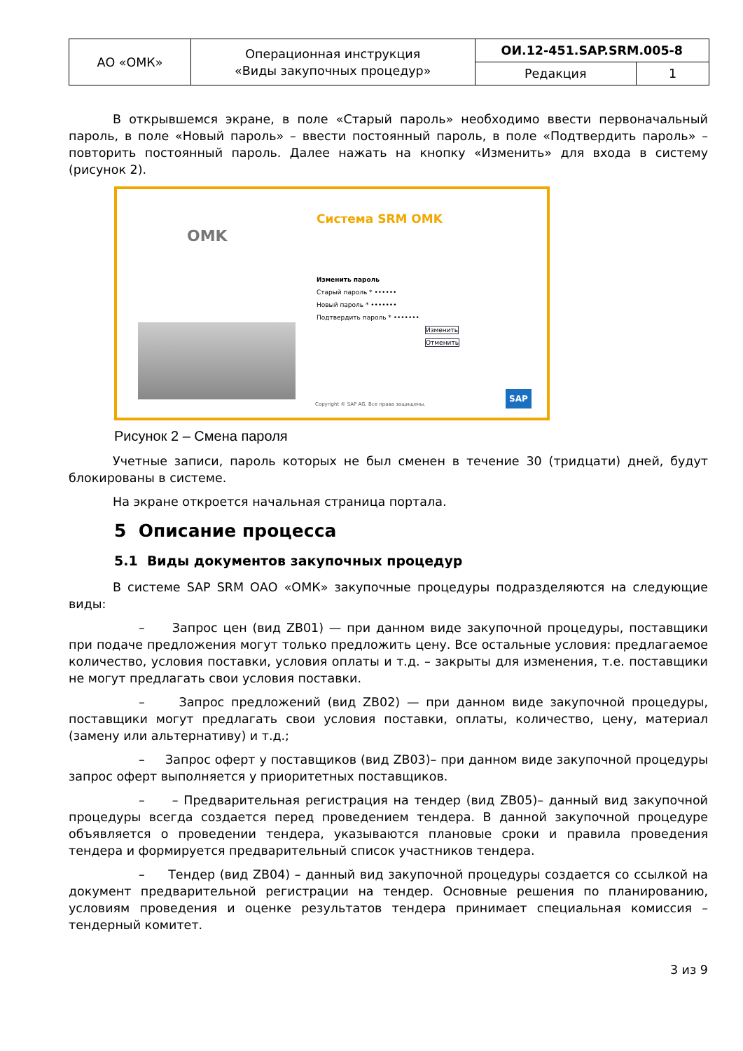| АО «ОМК» | Операционная инструкция «Виды закупочных процедур» | ОИ.12-451.SAP.SRM.005-8 | |
| | | Редакция | 1 |
В открывшемся экране, в поле «Старый пароль» необходимо ввести первоначальный пароль, в поле «Новый пароль» – ввести постоянный пароль, в поле «Подтвердить пароль» – повторить постоянный пароль. Далее нажать на кнопку «Изменить» для входа в систему (рисунок 2).
OMK
Система SRM OMK
Изменить пароль
Старый пароль * ••••••
Новый пароль * •••••••
Подтвердить пароль * •••••••
Изменить
Отменить
Copyright © SAP AG. Все права защищены.
SAP
Рисунок 2 – Смена пароля
Учетные записи, пароль которых не был сменен в течение 30 (тридцати) дней, будут блокированы в системе.
На экране откроется начальная страница портала.
5 Описание процесса
5.1 Виды документов закупочных процедур
В системе SAP SRM ОАО «ОМК» закупочные процедуры подразделяются на следующие виды:
– Запрос цен (вид ZB01) — при данном виде закупочной процедуры, поставщики при подаче предложения могут только предложить цену. Все остальные условия: предлагаемое количество, условия поставки, условия оплаты и т.д. – закрыты для изменения, т.е. поставщики не могут предлагать свои условия поставки.
– Запрос предложений (вид ZB02) — при данном виде закупочной процедуры, поставщики могут предлагать свои условия поставки, оплаты, количество, цену, материал (замену или альтернативу) и т.д.;
– Запрос оферт у поставщиков (вид ZB03)– при данном виде закупочной процедуры запрос оферт выполняется у приоритетных поставщиков.
– – Предварительная регистрация на тендер (вид ZB05)– данный вид закупочной процедуры всегда создается перед проведением тендера. В данной закупочной процедуре объявляется о проведении тендера, указываются плановые сроки и правила проведения тендера и формируется предварительный список участников тендера.
– Тендер (вид ZB04) – данный вид закупочной процедуры создается со ссылкой на документ предварительной регистрации на тендер. Основные решения по планированию, условиям проведения и оценке результатов тендера принимает специальная комиссия – тендерный комитет.
3 из 9